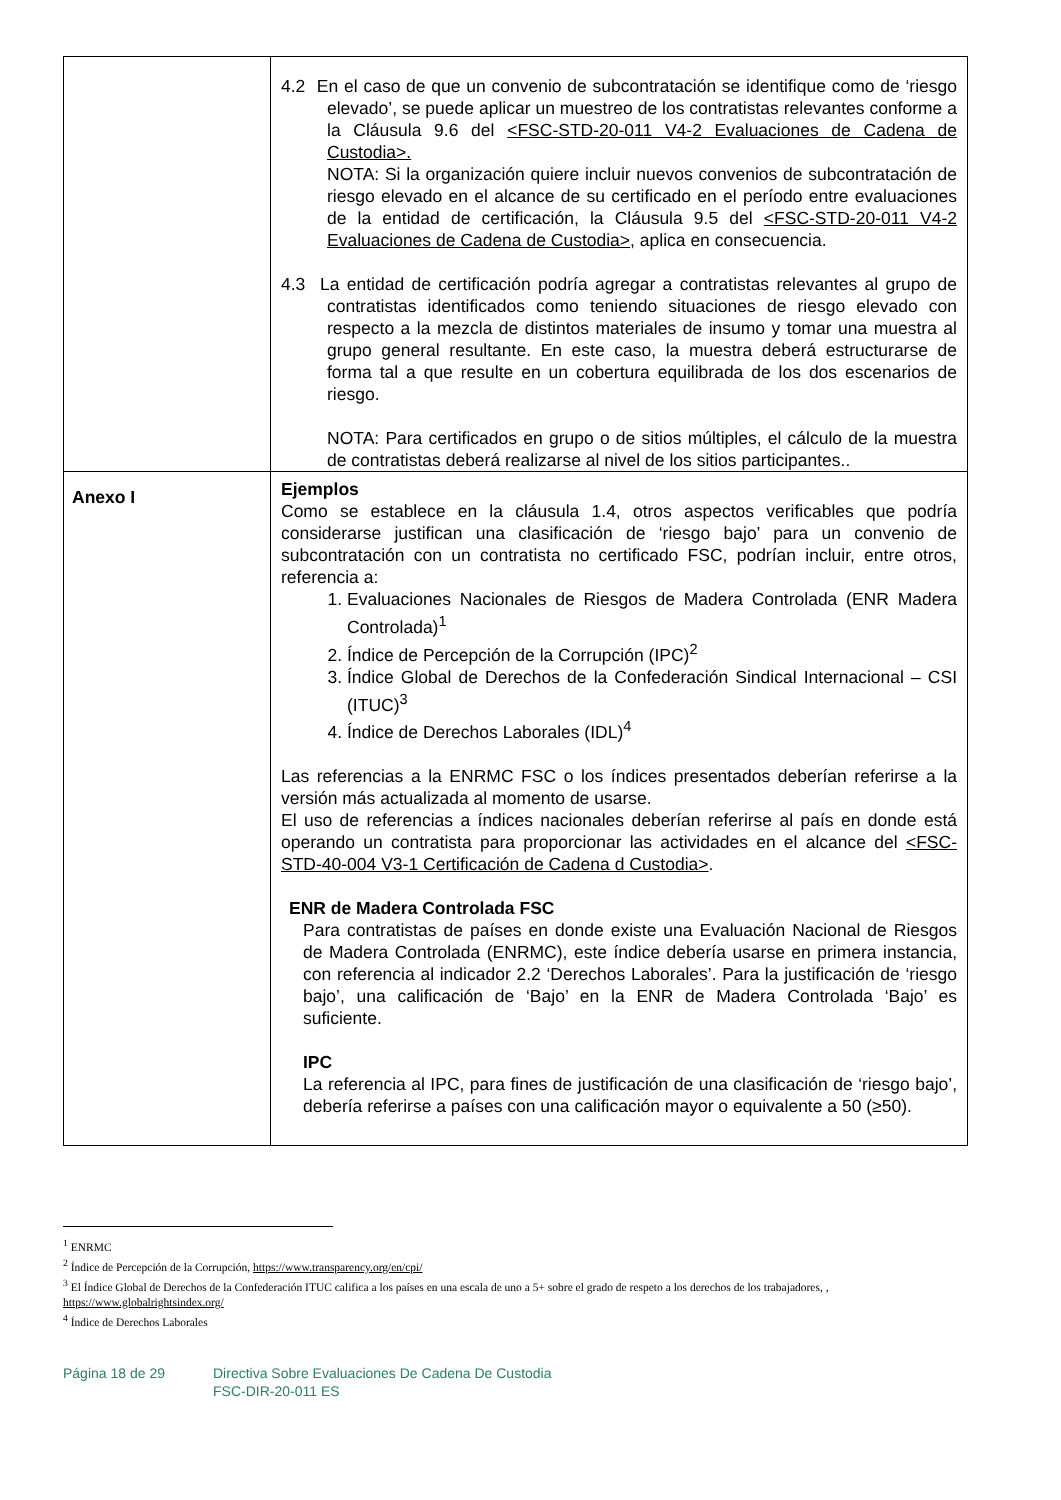| | 4.2 En el caso de que un convenio de subcontratación se identifique como de ‘riesgo elevado’, se puede aplicar un muestreo de los contratistas relevantes conforme a la Cláusula 9.6 del <FSC-STD-20-011 V4-2 Evaluaciones de Cadena de Custodia>. NOTA: Si la organización quiere incluir nuevos convenios de subcontratación de riesgo elevado en el alcance de su certificado en el período entre evaluaciones de la entidad de certificación, la Cláusula 9.5 del <FSC-STD-20-011 V4-2 Evaluaciones de Cadena de Custodia> , aplica en consecuencia. 4.3 La entidad de certificación podría agregar a contratistas relevantes al grupo de contratistas identificados como teniendo situaciones de riesgo elevado con respecto a la mezcla de distintos materiales de insumo y tomar una muestra al grupo general resultante. En este caso, la muestra deberá estructurarse de forma tal a que resulte en un cobertura equilibrada de los dos escenarios de riesgo. NOTA: Para certificados en grupo o de sitios múltiples, el cálculo de la muestra de contratistas deberá realizarse al nivel de los sitios participantes.. |
| Anexo I | Ejemplos Como se establece en la cláusula 1.4, otros aspectos verificables que podría considerarse justifican una clasificación de ‘riesgo bajo’ para un convenio de subcontratación con un contratista no certificado FSC, podrían incluir, entre otros, referencia a: 1. Evaluaciones Nacionales de Riesgos de Madera Controlada (ENR Madera Controlada)<sup>1</sup> 2. Índice de Percepción de la Corrupción (IPC)<sup>2</sup> 3. Índice Global de Derechos de la Confederación Sindical Internacional – CSI (ITUC)<sup>3</sup> 4. Índice de Derechos Laborales (IDL)<sup>4</sup> Las referencias a la ENRMC FSC o los índices presentados deberían referirse a la versión más actualizada al momento de usarse. El uso de referencias a índices nacionales deberían referirse al país en donde está operando un contratista para proporcionar las actividades en el alcance del <FSC-STD-40-004 V3-1 Certificación de Cadena d Custodia> . ENR de Madera Controlada FSC Para contratistas de países en donde existe una Evaluación Nacional de Riesgos de Madera Controlada (ENRMC), este índice debería usarse en primera instancia, con referencia al indicador 2.2 ‘Derechos Laborales’. Para la justificación de ‘riesgo bajo’, una calificación de ‘Bajo’ en la ENR de Madera Controlada ‘Bajo’ es suficiente. IPC La referencia al IPC, para fines de justificación de una clasificación de ‘riesgo bajo’, debería referirse a países con una calificación mayor o equivalente a 50 (≥50). |
<sup>1</sup> ENRMC
<sup>2</sup> Índice de Percepción de la Corrupción, https://www.transparency.org/en/cpi/
<sup>3</sup> El Índice Global de Derechos de la Confederación ITUC califica a los países en una escala de uno a 5+ sobre el grado de respeto a los derechos de los trabajadores, , https://www.globalrightsindex.org/
<sup>4</sup> Índice de Derechos Laborales
Página 18 de 29 Directiva Sobre Evaluaciones De Cadena De Custodia
FSC-DIR-20-011 ES